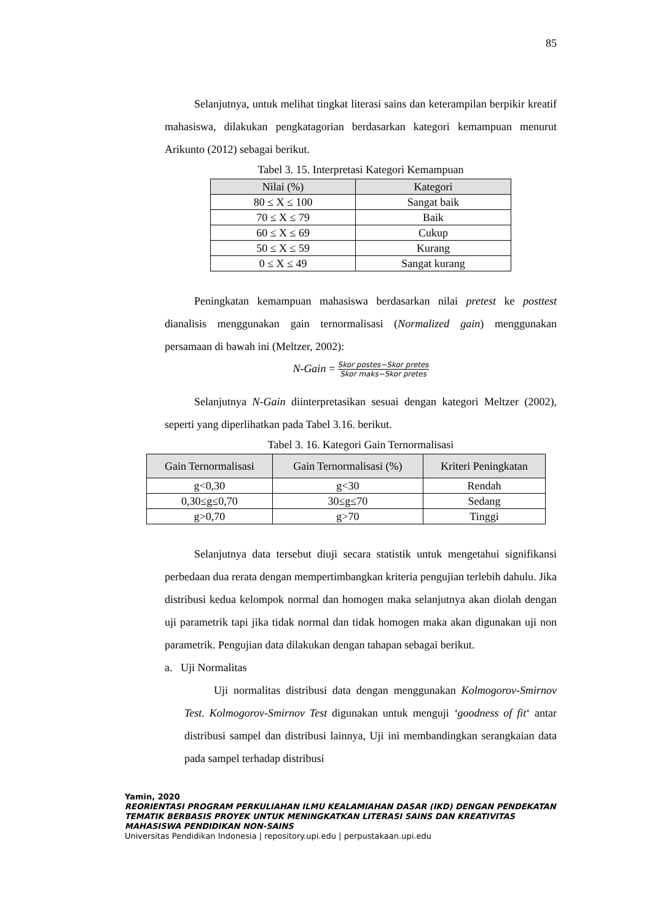85
Selanjutnya, untuk melihat tingkat literasi sains dan keterampilan berpikir kreatif mahasiswa, dilakukan pengkatagorian berdasarkan kategori kemampuan menurut Arikunto (2012) sebagai berikut.
Tabel 3. 15. Interpretasi Kategori Kemampuan
| Nilai (%) | Kategori |
| --- | --- |
| 80 ≤ X ≤ 100 | Sangat baik |
| 70 ≤ X ≤ 79 | Baik |
| 60 ≤ X ≤ 69 | Cukup |
| 50 ≤ X ≤ 59 | Kurang |
| 0 ≤ X ≤ 49 | Sangat kurang |
Peningkatan kemampuan mahasiswa berdasarkan nilai pretest ke posttest dianalisis menggunakan gain ternormalisasi (Normalized gain) menggunakan persamaan di bawah ini (Meltzer, 2002):
N-Gain = Skor postes−Skor pretes Skor maks−Skor pretes
Selanjutnya N-Gain diinterpretasikan sesuai dengan kategori Meltzer (2002), seperti yang diperlihatkan pada Tabel 3.16. berikut.
Tabel 3. 16. Kategori Gain Ternormalisasi
| Gain Ternormalisasi | Gain Ternormalisasi (%) | Kriteri Peningkatan |
| --- | --- | --- |
| g<0,30 | g<30 | Rendah |
| 0,30≤g≤0,70 | 30≤g≤70 | Sedang |
| g>0,70 | g>70 | Tinggi |
Selanjutnya data tersebut diuji secara statistik untuk mengetahui signifikansi perbedaan dua rerata dengan mempertimbangkan kriteria pengujian terlebih dahulu. Jika distribusi kedua kelompok normal dan homogen maka selanjutnya akan diolah dengan uji parametrik tapi jika tidak normal dan tidak homogen maka akan digunakan uji non parametrik. Pengujian data dilakukan dengan tahapan sebagai berikut.
a. Uji Normalitas
Uji normalitas distribusi data dengan menggunakan Kolmogorov-Smirnov Test. Kolmogorov-Smirnov Test digunakan untuk menguji ‘goodness of fit‘ antar distribusi sampel dan distribusi lainnya, Uji ini membandingkan serangkaian data pada sampel terhadap distribusi
Yamin, 2020
REORIENTASI PROGRAM PERKULIAHAN ILMU KEALAMIAHAN DASAR (IKD) DENGAN PENDEKATAN TEMATIK BERBASIS PROYEK UNTUK MENINGKATKAN LITERASI SAINS DAN KREATIVITAS MAHASISWA PENDIDIKAN NON-SAINS
Universitas Pendidikan Indonesia | repository.upi.edu | perpustakaan.upi.edu